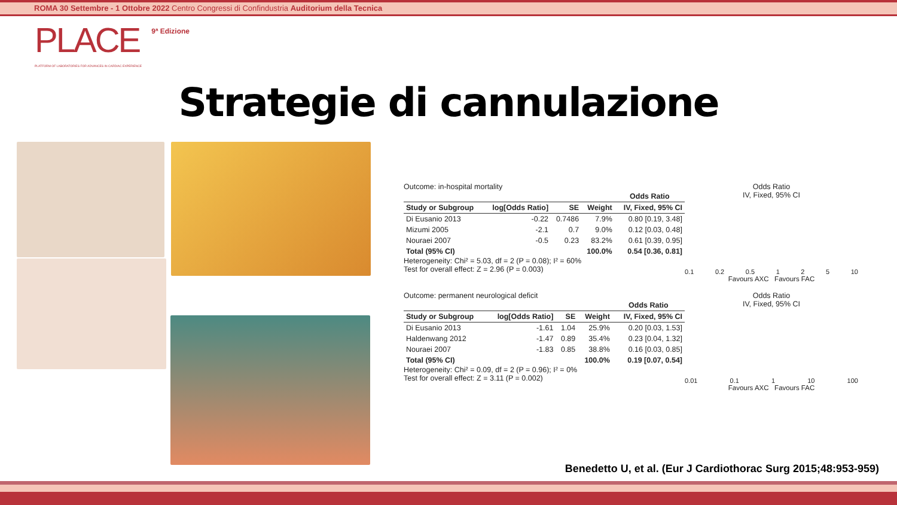ROMA 30 Settembre - 1 Ottobre 2022 Centro Congressi di Confindustria Auditorium della Tecnica
PLACE 9ª Edizione
PLATFORM OF LABORATORIES FOR ADVANCES IN CARDIAC EXPERIENCE
Strategie di cannulazione
Outcome: in-hospital mortality
| | | | | Odds Ratio |
| --- | --- | --- | --- | --- |
| Study or Subgroup | log[Odds Ratio] | SE | Weight | IV, Fixed, 95% CI |
| Di Eusanio 2013 | -0.22 | 0.7486 | 7.9% | 0.80 [0.19, 3.48] |
| Mizumi 2005 | -2.1 | 0.7 | 9.0% | 0.12 [0.03, 0.48] |
| Nouraei 2007 | -0.5 | 0.23 | 83.2% | 0.61 [0.39, 0.95] |
| Total (95% CI) | | | 100.0% | 0.54 [0.36, 0.81] |
Heterogeneity: Chi² = 5.03, df = 2 (P = 0.08); I² = 60%
Test for overall effect: Z = 2.96 (P = 0.003)
Odds Ratio
IV, Fixed, 95% CI
0.1 0.2 0.5 1 2 5 10
Favours AXC Favours FAC
Outcome: permanent neurological deficit
| | | | | Odds Ratio |
| --- | --- | --- | --- | --- |
| Study or Subgroup | log[Odds Ratio] | SE | Weight | IV, Fixed, 95% CI |
| Di Eusanio 2013 | -1.61 | 1.04 | 25.9% | 0.20 [0.03, 1.53] |
| Haldenwang 2012 | -1.47 | 0.89 | 35.4% | 0.23 [0.04, 1.32] |
| Nouraei 2007 | -1.83 | 0.85 | 38.8% | 0.16 [0.03, 0.85] |
| Total (95% CI) | | | 100.0% | 0.19 [0.07, 0.54] |
Heterogeneity: Chi² = 0.09, df = 2 (P = 0.96); I² = 0%
Test for overall effect: Z = 3.11 (P = 0.002)
Odds Ratio
IV, Fixed, 95% CI
0.01 0.1 1 10 100
Favours AXC Favours FAC
Benedetto U, et al. (Eur J Cardiothorac Surg 2015;48:953-959)